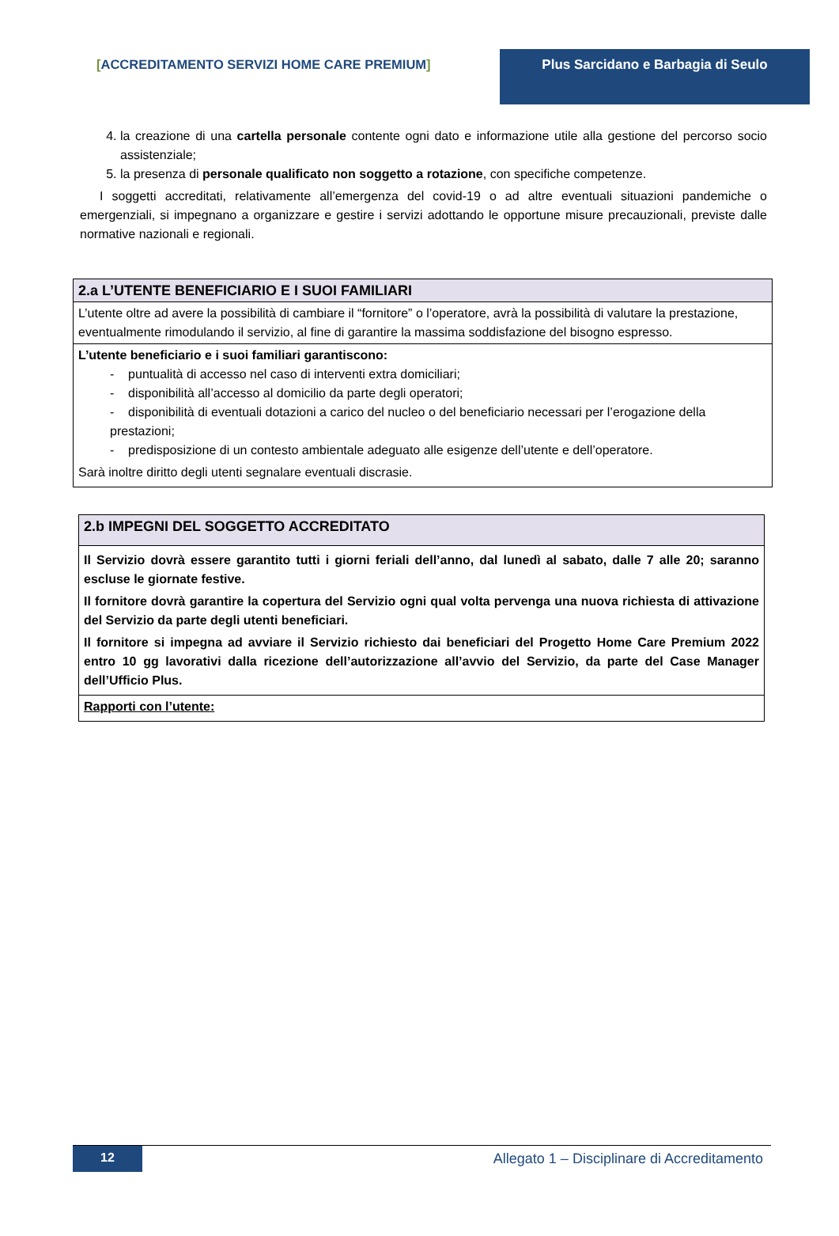[ACCREDITAMENTO SERVIZI HOME CARE PREMIUM]
Plus Sarcidano e Barbagia di Seulo
4. la creazione di una cartella personale contente ogni dato e informazione utile alla gestione del percorso socio assistenziale;
5. la presenza di personale qualificato non soggetto a rotazione, con specifiche competenze.
I soggetti accreditati, relativamente all’emergenza del covid-19 o ad altre eventuali situazioni pandemiche o emergenziali, si impegnano a organizzare e gestire i servizi adottando le opportune misure precauzionali, previste dalle normative nazionali e regionali.
| 2.a L’UTENTE BENEFICIARIO E I SUOI FAMILIARI |
| --- |
| L’utente oltre ad avere la possibilità di cambiare il “fornitore” o l’operatore, avrà la possibilità di valutare la prestazione, eventualmente rimodulando il servizio, al fine di garantire la massima soddisfazione del bisogno espresso. |
| L’utente beneficiario e i suoi familiari garantiscono: - puntualità di accesso nel caso di interventi extra domiciliari; - disponibilità all’accesso al domicilio da parte degli operatori; - disponibilità di eventuali dotazioni a carico del nucleo o del beneficiario necessari per l’erogazione della prestazioni; - predisposizione di un contesto ambientale adeguato alle esigenze dell’utente e dell’operatore. Sarà inoltre diritto degli utenti segnalare eventuali discrasie. |
| 2.b IMPEGNI DEL SOGGETTO ACCREDITATO |
| --- |
| Il Servizio dovrà essere garantito tutti i giorni feriali dell’anno, dal lunedì al sabato, dalle 7 alle 20; saranno escluse le giornate festive. Il fornitore dovrà garantire la copertura del Servizio ogni qual volta pervenga una nuova richiesta di attivazione del Servizio da parte degli utenti beneficiari. Il fornitore si impegna ad avviare il Servizio richiesto dai beneficiari del Progetto Home Care Premium 2022 entro 10 gg lavorativi dalla ricezione dell’autorizzazione all’avvio del Servizio, da parte del Case Manager dell’Ufficio Plus. |
| Rapporti con l’utente: |
12 Allegato 1 – Disciplinare di Accreditamento